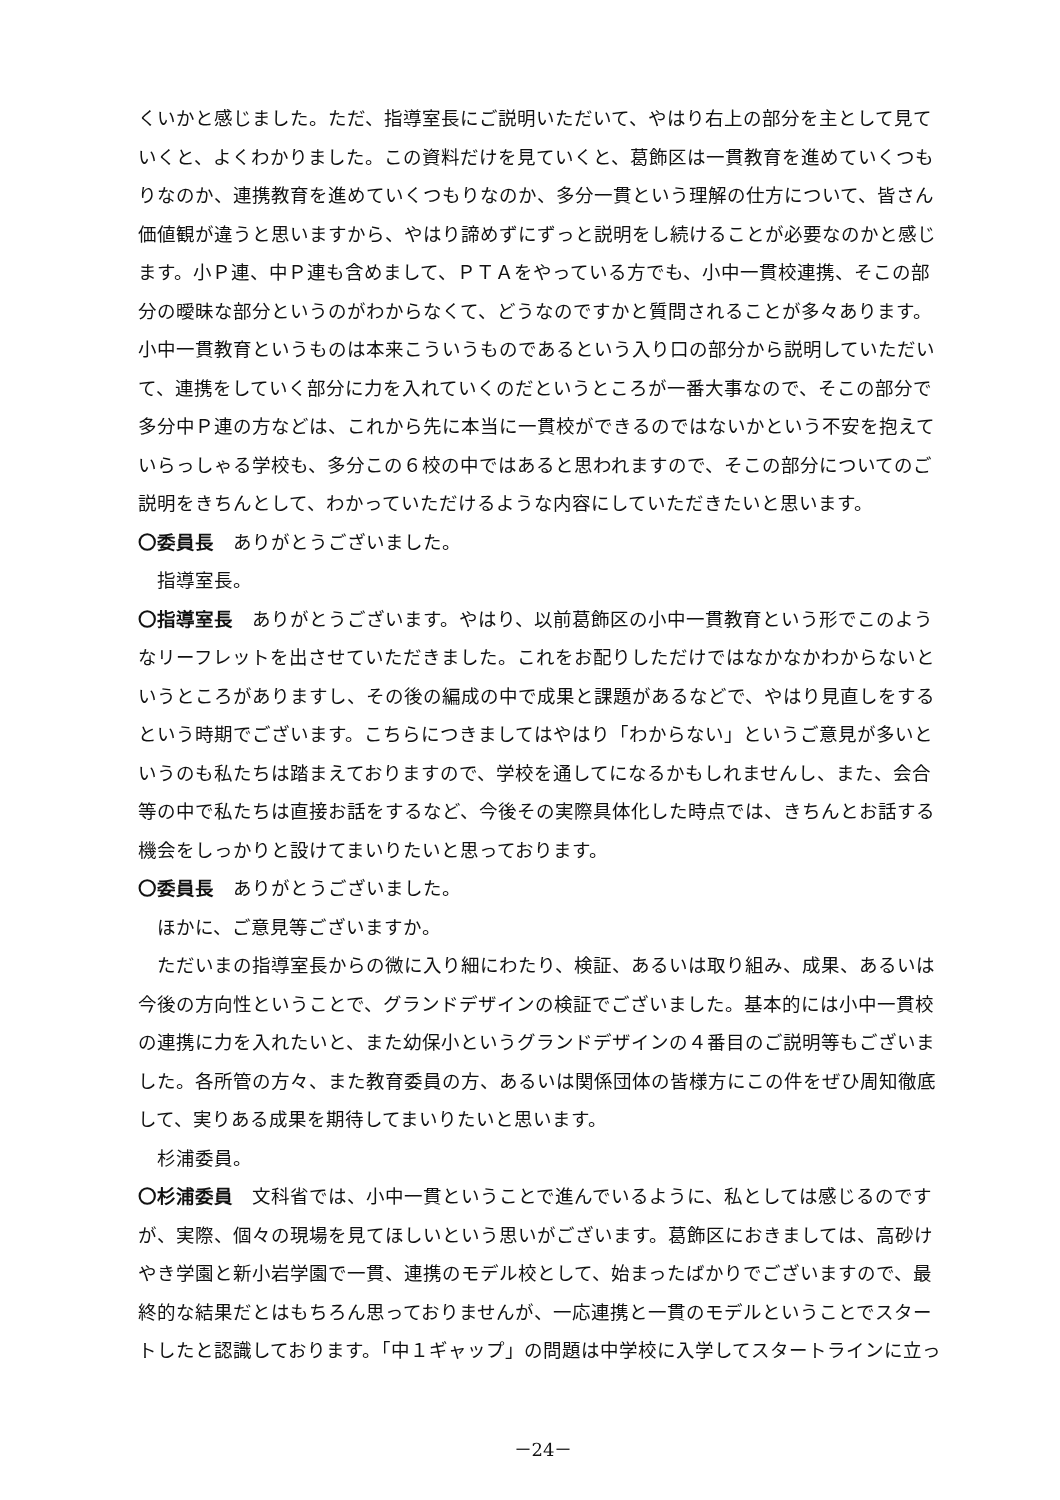くいかと感じました。ただ、指導室長にご説明いただいて、やはり右上の部分を主として見ていくと、よくわかりました。この資料だけを見ていくと、葛飾区は一貫教育を進めていくつもりなのか、連携教育を進めていくつもりなのか、多分一貫という理解の仕方について、皆さん価値観が違うと思いますから、やはり諦めずにずっと説明をし続けることが必要なのかと感じます。小Ｐ連、中Ｐ連も含めまして、ＰＴＡをやっている方でも、小中一貫校連携、そこの部分の曖昧な部分というのがわからなくて、どうなのですかと質問されることが多々あります。小中一貫教育というものは本来こういうものであるという入り口の部分から説明していただいて、連携をしていく部分に力を入れていくのだというところが一番大事なので、そこの部分で多分中Ｐ連の方などは、これから先に本当に一貫校ができるのではないかという不安を抱えていらっしゃる学校も、多分この６校の中ではあると思われますので、そこの部分についてのご説明をきちんとして、わかっていただけるような内容にしていただきたいと思います。
〇委員長　ありがとうございました。
指導室長。
〇指導室長　ありがとうございます。やはり、以前葛飾区の小中一貫教育という形でこのようなリーフレットを出させていただきました。これをお配りしただけではなかなかわからないというところがありますし、その後の編成の中で成果と課題があるなどで、やはり見直しをするという時期でございます。こちらにつきましてはやはり「わからない」というご意見が多いというのも私たちは踏まえておりますので、学校を通してになるかもしれませんし、また、会合等の中で私たちは直接お話をするなど、今後その実際具体化した時点では、きちんとお話する機会をしっかりと設けてまいりたいと思っております。
〇委員長　ありがとうございました。
ほかに、ご意見等ございますか。
ただいまの指導室長からの微に入り細にわたり、検証、あるいは取り組み、成果、あるいは今後の方向性ということで、グランドデザインの検証でございました。基本的には小中一貫校の連携に力を入れたいと、また幼保小というグランドデザインの４番目のご説明等もございました。各所管の方々、また教育委員の方、あるいは関係団体の皆様方にこの件をぜひ周知徹底して、実りある成果を期待してまいりたいと思います。
杉浦委員。
〇杉浦委員　文科省では、小中一貫ということで進んでいるように、私としては感じるのですが、実際、個々の現場を見てほしいという思いがございます。葛飾区におきましては、高砂けやき学園と新小岩学園で一貫、連携のモデル校として、始まったばかりでございますので、最終的な結果だとはもちろん思っておりませんが、一応連携と一貫のモデルということでスタートしたと認識しております。「中１ギャップ」の問題は中学校に入学してスタートラインに立っ
－24－